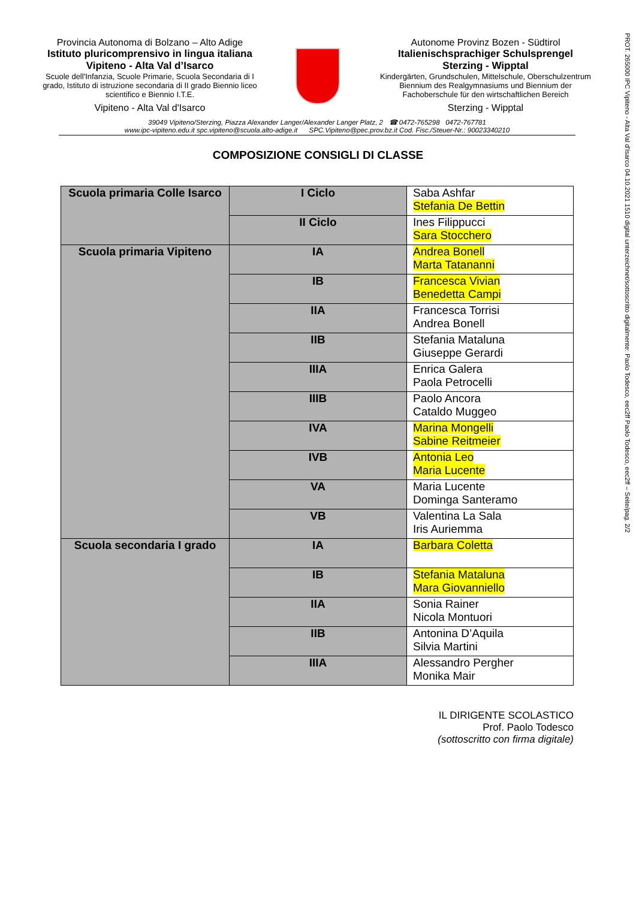PROT. 265000 IPC Vipiteno - Alta Val d'Isarco 04.10.2021 1510 digital unterzeichnet/sottoscritto digitalmente: Paolo Todesco, eec2ff Paolo Todesco, eec2ff – Seite/pag. 2/2
Provincia Autonoma di Bolzano – Alto Adige
Istituto pluricomprensivo in lingua italiana
Vipiteno - Alta Val d’Isarco
Scuole dell'Infanzia, Scuole Primarie, Scuola Secondaria di I grado, Istituto di istruzione secondaria di II grado Biennio liceo scientifico e Biennio I.T.E.
Vipiteno - Alta Val d'Isarco
Autonome Provinz Bozen - Südtirol
Italienischsprachiger Schulsprengel
Sterzing - Wipptal
Kindergärten, Grundschulen, Mittelschule, Oberschulzentrum Biennium des Realgymnasiums und Biennium der Fachoberschule für den wirtschaftlichen Bereich
Sterzing - Wipptal
39049 Vipiteno/Sterzing, Piazza Alexander Langer/Alexander Langer Platz, 2 ☎ 0472-765298 0472-767781
www.ipc-vipiteno.edu.it spc.vipiteno@scuola.alto-adige.it SPC.Vipiteno@pec.prov.bz.it Cod. Fisc./Steuer-Nr.: 90023340210
COMPOSIZIONE CONSIGLI DI CLASSE
| Scuola primaria Colle Isarco | I Ciclo | Saba Ashfar Stefania De Bettin |
| | II Ciclo | Ines Filippucci Sara Stocchero |
| Scuola primaria Vipiteno | IA | Andrea Bonell Marta Tatananni |
| | IB | Francesca Vivian Benedetta Campi |
| | IIA | Francesca Torrisi Andrea Bonell |
| | IIB | Stefania Mataluna Giuseppe Gerardi |
| | IIIA | Enrica Galera Paola Petrocelli |
| | IIIB | Paolo Ancora Cataldo Muggeo |
| | IVA | Marina Mongelli Sabine Reitmeier |
| | IVB | Antonia Leo Maria Lucente |
| | VA | Maria Lucente Dominga Santeramo |
| | VB | Valentina La Sala Iris Auriemma |
| Scuola secondaria I grado | IA | Barbara Coletta |
| | IB | Stefania Mataluna Mara Giovanniello |
| | IIA | Sonia Rainer Nicola Montuori |
| | IIB | Antonina D’Aquila Silvia Martini |
| | IIIA | Alessandro Pergher Monika Mair |
IL DIRIGENTE SCOLASTICO
Prof. Paolo Todesco
(sottoscritto con firma digitale)